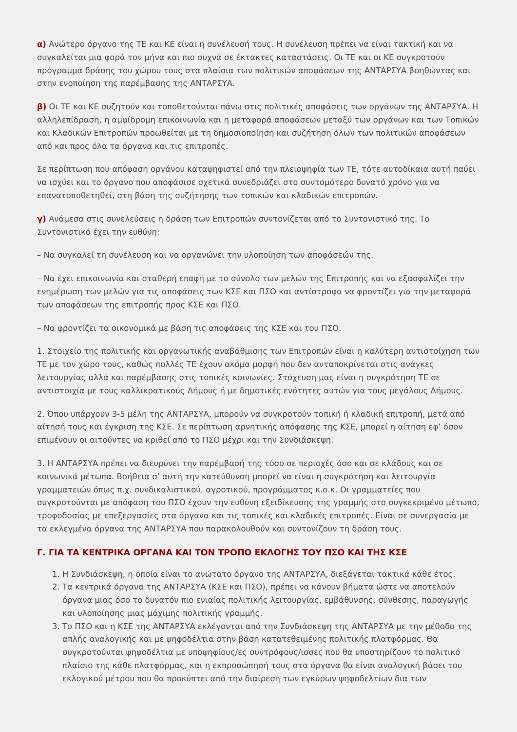α) Ανώτερο όργανο της ΤΕ και ΚΕ είναι η συνέλευσή τους. Η συνέλευση πρέπει να είναι τακτική και να συγκαλείται μια φορά τον μήνα και πιο συχνά σε έκτακτες καταστάσεις. Οι ΤΕ και οι ΚΕ συγκροτούν πρόγραμμα δράσης του χώρου τους στα πλαίσια των πολιτικών αποφάσεων της ΑΝΤΑΡΣΥΑ βοηθώντας και στην ενοποίηση της παρέμβασης της ΑΝΤΑΡΣΥΑ.
β) Οι ΤΕ και ΚΕ συζητούν και τοποθετούνται πάνω στις πολιτικές αποφάσεις των οργάνων της ΑΝΤΑΡΣΥΑ. Η αλληλεπίδραση, η αμφίδρομη επικοινωνία και η μεταφορά αποφάσεων μεταξύ των οργάνων και των Τοπικών και Κλαδικών Επιτροπών προωθείται με τη δημοσιοποίηση και συζήτηση όλων των πολιτικών αποφάσεων από και προς όλα τα όργανα και τις επιτροπές.
Σε περίπτωση που απόφαση οργάνου καταψηφιστεί από την πλειοψηφία των ΤΕ, τότε αυτοδίκαια αυτή παύει να ισχύει και το όργανο που αποφάσισε σχετικά συνεδριάζει στο συντομότερο δυνατό χρόνο για να επανατοποθετηθεί, στη βάση της συζήτησης των τοπικών και κλαδικών επιτροπών.
γ) Ανάμεσα στις συνελεύσεις η δράση των Επιτροπών συντονίζεται από το Συντονιστικό της. Το Συντονιστικό έχει την ευθύνη:
– Να συγκαλεί τη συνέλευση και να οργανώνει την υλοποίηση των αποφάσεών της.
– Να έχει επικοινωνία και σταθερή επαφή με το σύνολο των μελών της Επιτροπής και να εξασφαλίζει την ενημέρωση των μελών για τις αποφάσεις των ΚΣΕ και ΠΣΟ και αντίστροφα να φροντίζει για την μεταφορά των αποφάσεων της επιτροπής προς ΚΣΕ και ΠΣΟ.
– Να φροντίζει τα οικονομικά με βάση τις αποφάσεις της ΚΣΕ και του ΠΣΟ.
1. Στοιχείο της πολιτικής και οργανωτικής αναβάθμισης των Επιτροπών είναι η καλύτερη αντιστοίχηση των ΤΕ με τον χώρο τους, καθώς πολλές ΤΕ έχουν ακόμα μορφή που δεν ανταποκρίνεται στις ανάγκες λειτουργίας αλλά και παρέμβασης στις τοπικές κοινωνίες. Στόχευση μας είναι η συγκρότηση ΤΕ σε αντιστοιχία με τους καλλικρατικούς Δήμους ή με δημοτικές ενότητες αυτών για τους μεγάλους Δήμους.
2. Όπου υπάρχουν 3-5 μέλη της ΑΝΤΑΡΣΥΑ, μπορούν να συγκροτούν τοπική ή κλαδική επιτροπή, μετά από αίτησή τους και έγκριση της ΚΣΕ. Σε περίπτωση αρνητικής απόφασης της ΚΣΕ, μπορεί η αίτηση εφ’ όσον επιμένουν οι αιτούντες να κριθεί από το ΠΣΟ μέχρι και την Συνδιάσκεψη.
3. Η ΑΝΤΑΡΣΥΑ πρέπει να διευρύνει την παρέμβασή της τόσο σε περιοχές όσο και σε κλάδους και σε κοινωνικά μέτωπα. Βοήθεια σ’ αυτή την κατεύθυνση μπορεί να είναι η συγκρότηση και λειτουργία γραμματειών όπως π.χ. συνδικαλιστικού, αγροτικού, προγράμματος κ.ο.κ. Οι γραμματείες που συγκροτούνται με απόφαση του ΠΣΟ έχουν την ευθύνη εξειδίκευσης της γραμμής στο συγκεκριμένο μέτωπο, τροφοδοσίας με επεξεργασίες στα όργανα και τις τοπικές και κλαδικές επιτροπές. Είναι σε συνεργασία με τα εκλεγμένα όργανα της ΑΝΤΑΡΣΥΑ που παρακολουθούν και συντονίζουν τη δράση τους.
Γ. ΓΙΑ ΤΑ ΚΕΝΤΡΙΚΑ ΟΡΓΑΝΑ ΚΑΙ ΤΟΝ ΤΡΟΠΟ ΕΚΛΟΓΗΣ ΤΟΥ ΠΣΟ ΚΑΙ ΤΗΣ ΚΣΕ
1. Η Συνδιάσκεψη, η οποία είναι το ανώτατο όργανο της ΑΝΤΑΡΣΥΑ, διεξάγεται τακτικά κάθε έτος.
2. Τα κεντρικά όργανα της ΑΝΤΑΡΣΥΑ (ΚΣΕ και ΠΣΟ), πρέπει να κάνουν βήματα ώστε να αποτελούν όργανα μιας όσο το δυνατόν πιο ενιαίας πολιτικής λειτουργίας, εμβάθυνσης, σύνθεσης, παραγωγής και υλοποίησης μιας μάχιμης πολιτικής γραμμής.
3. Το ΠΣΟ και η ΚΣΕ της ΑΝΤΑΡΣΥΑ εκλέγονται από την Συνδιάσκεψη της ΑΝΤΑΡΣΥΑ με την μέθοδο της απλής αναλογικής και με ψηφοδέλτια στην βάση κατατεθειμένης πολιτικής πλατφόρμας. Θα συγκροτούνται ψηφοδέλτια με υποψηφίους/ες συντρόφους/ισσες που θα υποστηρίζουν το πολιτικό πλαίσιο της κάθε πλατφόρμας, και η εκπροσώπησή τους στα όργανα θα είναι αναλογική βάσει του εκλογικού μέτρου που θα προκύπτει από την διαίρεση των εγκύρων ψηφοδελτίων δια των